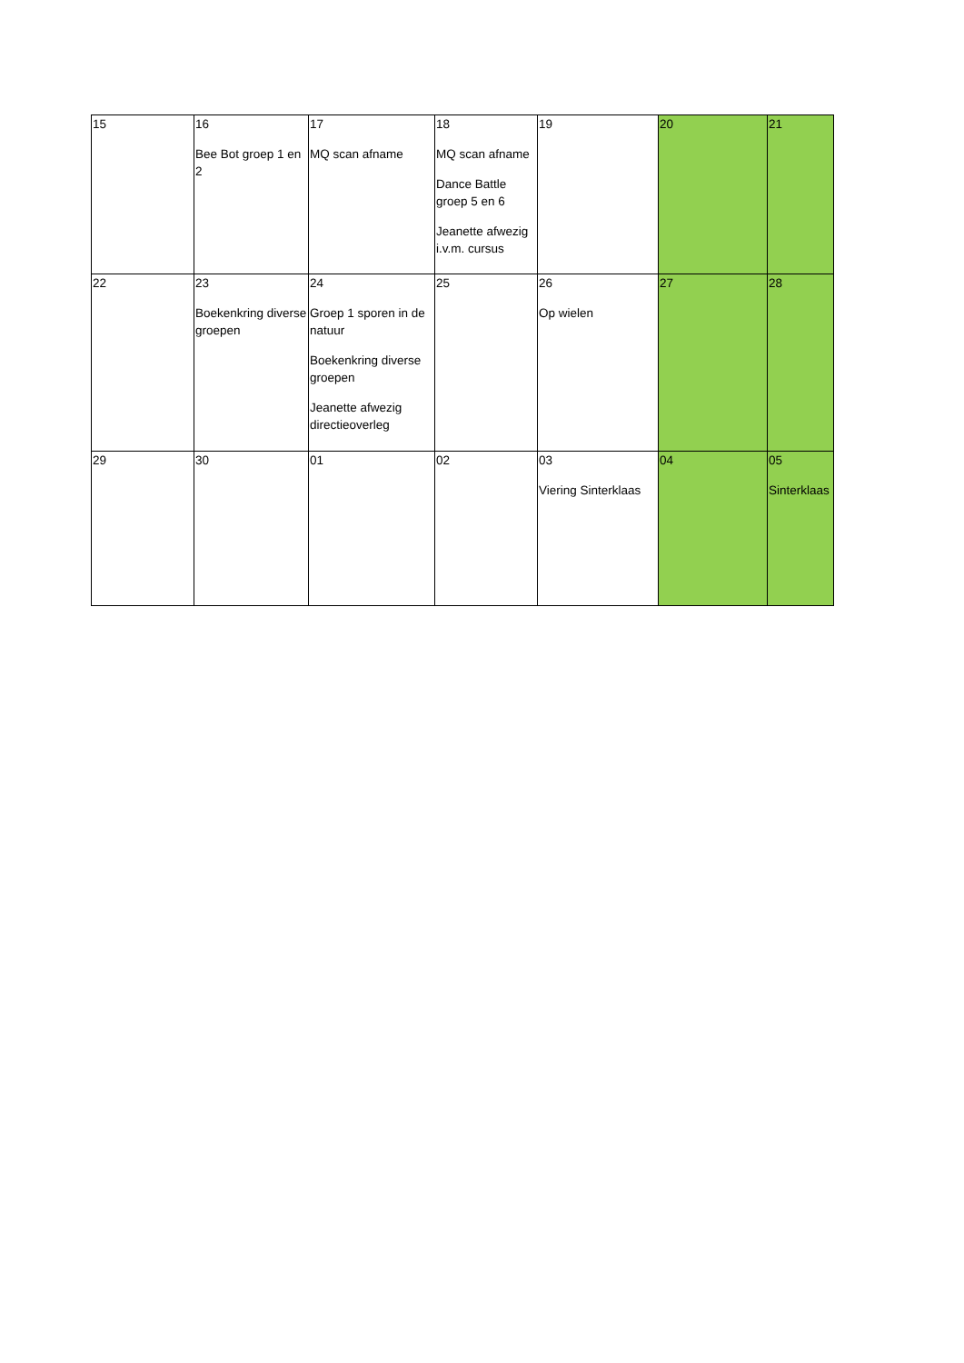| 15 | 16 Bee Bot groep 1 en 2 | 17 MQ scan afname | 18 MQ scan afname Dance Battle groep 5 en 6 Jeanette afwezig i.v.m. cursus | 19 | 20 | 21 |
| 22 | 23 Boekenkring diverse groepen | 24 Groep 1 sporen in de natuur Boekenkring diverse groepen Jeanette afwezig directieoverleg | 25 | 26 Op wielen | 27 | 28 |
| 29 | 30 | 01 | 02 | 03 Viering Sinterklaas | 04 | 05 Sinterklaas |